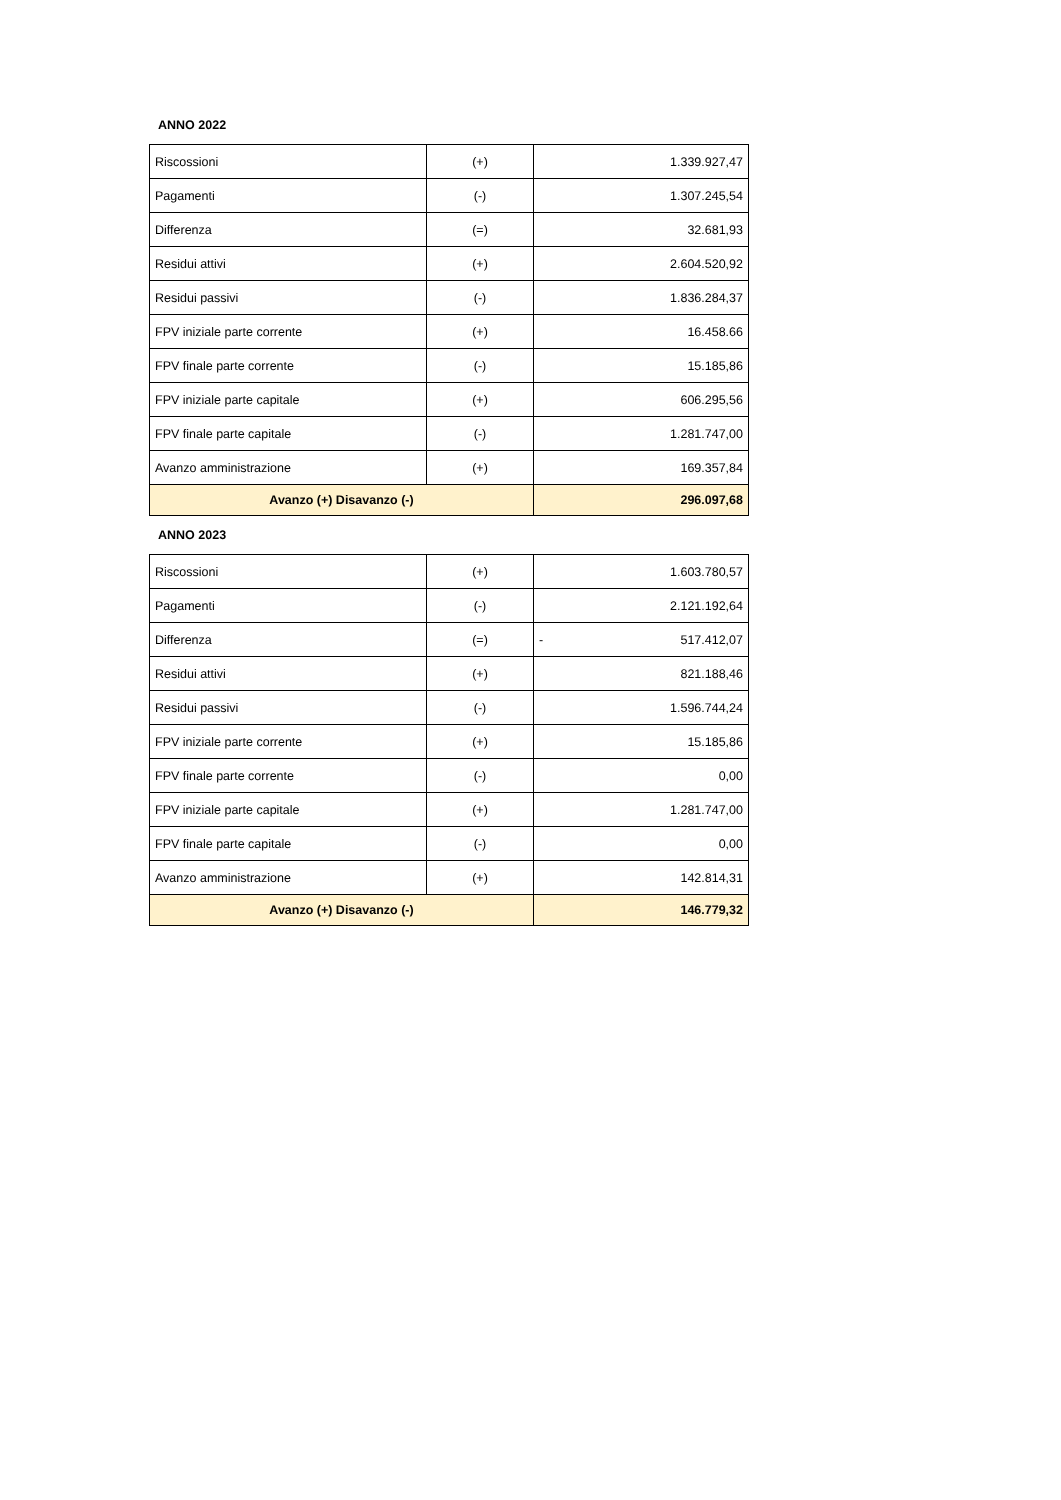ANNO 2022
| Riscossioni | (+) | 1.339.927,47 |
| Pagamenti | (-) | 1.307.245,54 |
| Differenza | (=) | 32.681,93 |
| Residui attivi | (+) | 2.604.520,92 |
| Residui passivi | (-) | 1.836.284,37 |
| FPV iniziale parte corrente | (+) | 16.458.66 |
| FPV finale parte corrente | (-) | 15.185,86 |
| FPV iniziale parte capitale | (+) | 606.295,56 |
| FPV finale parte capitale | (-) | 1.281.747,00 |
| Avanzo amministrazione | (+) | 169.357,84 |
| Avanzo (+) Disavanzo (-) | | 296.097,68 |
ANNO 2023
| Riscossioni | (+) | 1.603.780,57 |
| Pagamenti | (-) | 2.121.192,64 |
| Differenza | (=) | - 517.412,07 |
| Residui attivi | (+) | 821.188,46 |
| Residui passivi | (-) | 1.596.744,24 |
| FPV iniziale parte corrente | (+) | 15.185,86 |
| FPV finale parte corrente | (-) | 0,00 |
| FPV iniziale parte capitale | (+) | 1.281.747,00 |
| FPV finale parte capitale | (-) | 0,00 |
| Avanzo amministrazione | (+) | 142.814,31 |
| Avanzo (+) Disavanzo (-) | | 146.779,32 |